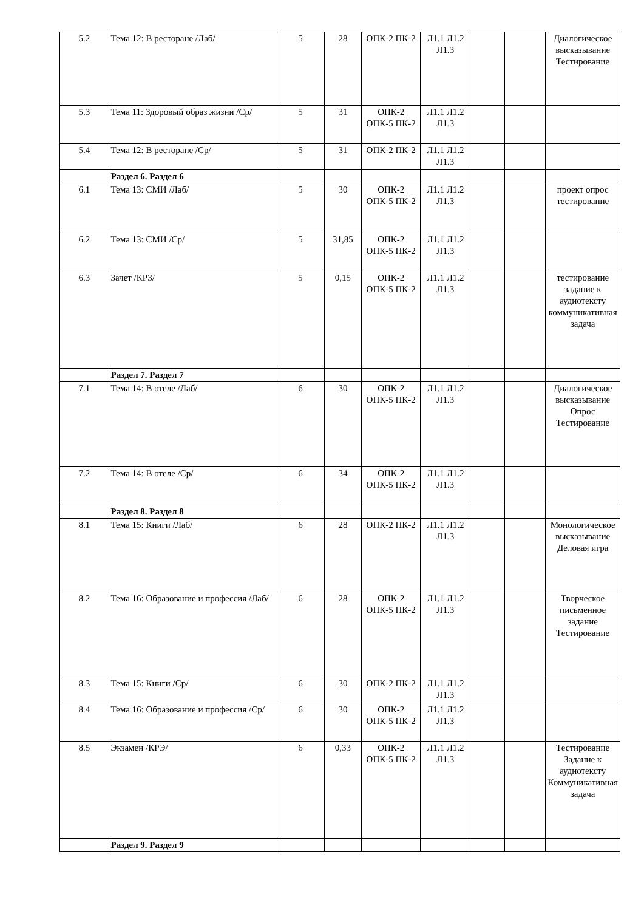| 5.2 | Тема 12: В ресторане /Лаб/ | 5 | 28 | ОПК-2 ПК-2 | Л1.1 Л1.2 Л1.3 | | | Диалогическое высказывание Тестирование |
| 5.3 | Тема 11: Здоровый образ жизни /Ср/ | 5 | 31 | ОПК-2 ОПК-5 ПК-2 | Л1.1 Л1.2 Л1.3 | | | |
| 5.4 | Тема 12: В ресторане /Ср/ | 5 | 31 | ОПК-2 ПК-2 | Л1.1 Л1.2 Л1.3 | | | |
| | Раздел 6. Раздел 6 | | | | | | | |
| 6.1 | Тема 13: СМИ /Лаб/ | 5 | 30 | ОПК-2 ОПК-5 ПК-2 | Л1.1 Л1.2 Л1.3 | | | проект опрос тестирование |
| 6.2 | Тема 13: СМИ /Ср/ | 5 | 31,85 | ОПК-2 ОПК-5 ПК-2 | Л1.1 Л1.2 Л1.3 | | | |
| 6.3 | Зачет /КРЗ/ | 5 | 0,15 | ОПК-2 ОПК-5 ПК-2 | Л1.1 Л1.2 Л1.3 | | | тестирование задание к аудиотексту коммуникативная задача |
| | Раздел 7. Раздел 7 | | | | | | | |
| 7.1 | Тема 14: В отеле /Лаб/ | 6 | 30 | ОПК-2 ОПК-5 ПК-2 | Л1.1 Л1.2 Л1.3 | | | Диалогическое высказывание Опрос Тестирование |
| 7.2 | Тема 14: В отеле /Ср/ | 6 | 34 | ОПК-2 ОПК-5 ПК-2 | Л1.1 Л1.2 Л1.3 | | | |
| | Раздел 8. Раздел 8 | | | | | | | |
| 8.1 | Тема 15: Книги /Лаб/ | 6 | 28 | ОПК-2 ПК-2 | Л1.1 Л1.2 Л1.3 | | | Монологическое высказывание Деловая игра |
| 8.2 | Тема 16: Образование и профессия /Лаб/ | 6 | 28 | ОПК-2 ОПК-5 ПК-2 | Л1.1 Л1.2 Л1.3 | | | Творческое письменное задание Тестирование |
| 8.3 | Тема 15: Книги /Ср/ | 6 | 30 | ОПК-2 ПК-2 | Л1.1 Л1.2 Л1.3 | | | |
| 8.4 | Тема 16: Образование и профессия /Ср/ | 6 | 30 | ОПК-2 ОПК-5 ПК-2 | Л1.1 Л1.2 Л1.3 | | | |
| 8.5 | Экзамен /КРЭ/ | 6 | 0,33 | ОПК-2 ОПК-5 ПК-2 | Л1.1 Л1.2 Л1.3 | | | Тестирование Задание к аудиотексту Коммуникативная задача |
| | Раздел 9. Раздел 9 | | | | | | | |